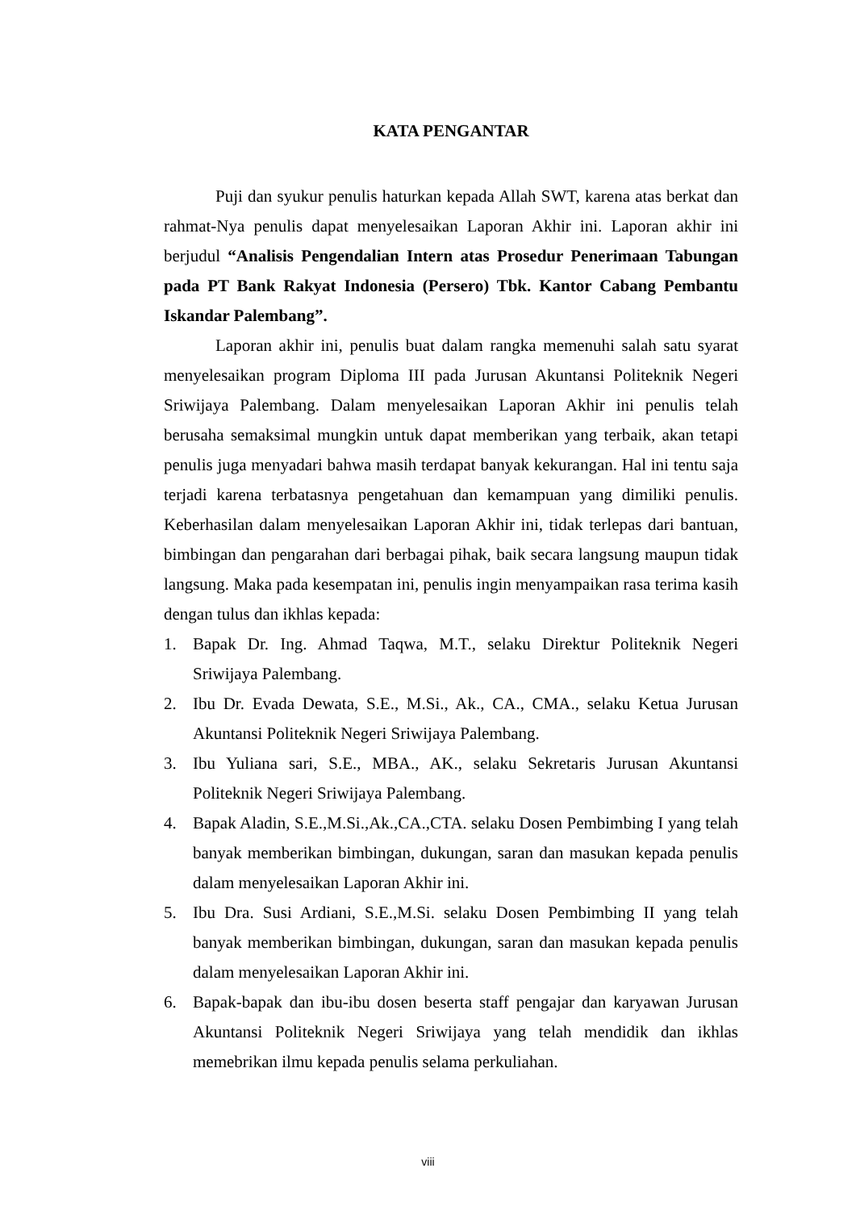KATA PENGANTAR
Puji dan syukur penulis haturkan kepada Allah SWT, karena atas berkat dan rahmat-Nya penulis dapat menyelesaikan Laporan Akhir ini. Laporan akhir ini berjudul “Analisis Pengendalian Intern atas Prosedur Penerimaan Tabungan pada PT Bank Rakyat Indonesia (Persero) Tbk. Kantor Cabang Pembantu Iskandar Palembang”.
Laporan akhir ini, penulis buat dalam rangka memenuhi salah satu syarat menyelesaikan program Diploma III pada Jurusan Akuntansi Politeknik Negeri Sriwijaya Palembang. Dalam menyelesaikan Laporan Akhir ini penulis telah berusaha semaksimal mungkin untuk dapat memberikan yang terbaik, akan tetapi penulis juga menyadari bahwa masih terdapat banyak kekurangan. Hal ini tentu saja terjadi karena terbatasnya pengetahuan dan kemampuan yang dimiliki penulis. Keberhasilan dalam menyelesaikan Laporan Akhir ini, tidak terlepas dari bantuan, bimbingan dan pengarahan dari berbagai pihak, baik secara langsung maupun tidak langsung. Maka pada kesempatan ini, penulis ingin menyampaikan rasa terima kasih dengan tulus dan ikhlas kepada:
1. Bapak Dr. Ing. Ahmad Taqwa, M.T., selaku Direktur Politeknik Negeri Sriwijaya Palembang.
2. Ibu Dr. Evada Dewata, S.E., M.Si., Ak., CA., CMA., selaku Ketua Jurusan Akuntansi Politeknik Negeri Sriwijaya Palembang.
3. Ibu Yuliana sari, S.E., MBA., AK., selaku Sekretaris Jurusan Akuntansi Politeknik Negeri Sriwijaya Palembang.
4. Bapak Aladin, S.E.,M.Si.,Ak.,CA.,CTA. selaku Dosen Pembimbing I yang telah banyak memberikan bimbingan, dukungan, saran dan masukan kepada penulis dalam menyelesaikan Laporan Akhir ini.
5. Ibu Dra. Susi Ardiani, S.E.,M.Si. selaku Dosen Pembimbing II yang telah banyak memberikan bimbingan, dukungan, saran dan masukan kepada penulis dalam menyelesaikan Laporan Akhir ini.
6. Bapak-bapak dan ibu-ibu dosen beserta staff pengajar dan karyawan Jurusan Akuntansi Politeknik Negeri Sriwijaya yang telah mendidik dan ikhlas memebrikan ilmu kepada penulis selama perkuliahan.
viii